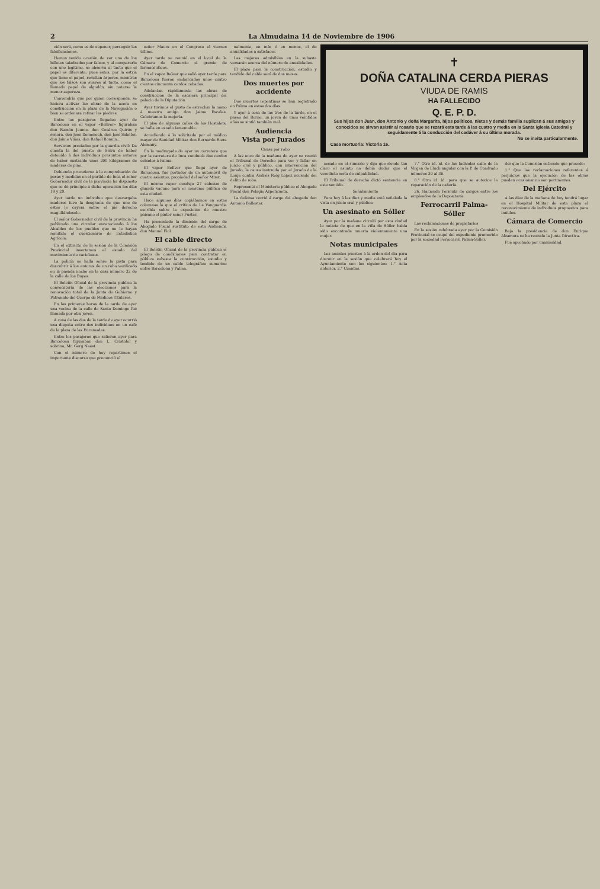2 La Almudaina 14 de Noviembre de 1906
ción será, como es de suponer, perseguir las falsificaciones.
Hemos tenido ocasión de ver uno de los billetes taladrados por falsos, y al compararlo con uno legítimo, se observa al tacto que el papel es diferente; pues éstos, por la estría que tiene el papel, resultan ásperos, mientras que los falsos son suaves al tacto, como el llamado papel de algodón, sin notarse la menor aspereza.
Convendría que por quien corresponda, se hiciera activar las obras de la acera en construcción en la plaza de la Navegación ó bien se ordenara retirar las piedras.
Entre los pasajeros llegados ayer de Barcelona en el vapor «Bellver» figuraban don Ramón Jaume, don Cesáreo Quirós y señora, don José Domenech, don José Sabater, don Jaime Viñas, don Rafael Bonnin...
Servicios prestados por la guardia civil: Da cuenta la del puesto de Selva de haber detenido á dos individuos presuntos autores de haber sustraído unos 200 kilógramos de maderas de pino.
Debiendo procederse á la comprobación de pesas y medidas en el partido de Inca el señor Gobernador civil de la provincia ha dispuesto que se dé principio á dicha operación los días 19 y 20.
Ayer tarde un individuo que descargaba maderos tuvo la desgracia de que uno de éstos le cayera sobre el pié derecho magullándoselo.
El señor Gobernador civil de la provincia ha publicado una circular encareciendo á los Alcaldes de los pueblos que no le hayan remitido el cuestionario de Estadística Agrícola.
En el extracto de la sesión de la Comisión Provincial insertamos el estado del movimiento de variolosos.
La policía se halla sobre la pista para descubrir á los autores de un robo verificado en la pasada noche en la casa número 32 de la calle de los Buyes.
El Boletín Oficial de la provincia publica la convocatoria de las elecciones para la renovación total de la Junta de Gobierno y Patronato del Cuerpo de Médicos Titulares.
En las primeras horas de la tarde de ayer una vecina de la calle de Santo Domingo fué llamada por otra jóven.
A cosa de las dos de la tarde de ayer ocurrió una disputa entre dos individuos en un café de la plaza de las Enramadas.
Entre los pasajeros que salieron ayer para Barcelona figuraban don L. Cristofol y sobrina, Mr. Gerg Naest.
Con el número de hoy repartimos el importante discurso que pronunció el
señor Maura en el Congreso el viernes último.
Ayer tarde se reunió en el local de la Cámara de Comercio el gremio de farmacéuticos.
En el vapor Balear que salió ayer tarde para Barcelona fueron embarcados unos cuatro cientos cincuenta cerdos cebados.
Adelantan rápidamente las obras de construcción de la escalera principal del palacio de la Diputación.
Ayer tuvimos el gusto de estrechar la mano á nuestro amigo don Jaime Escalas. Celebramos la mejoría.
El piso de algunas calles de los Hostalets, se halla en estado lamentable.
Accediendo á lo solicitado por el médico mayor de Sanidad Militar don Bernardo Riera Alemañy.
En la madrugada de ayer un carretero que por la carretera de Inca conducía dos cerdos cebados á Palma.
El vapor Bellver que llegó ayer de Barcelona, fué portador de un automóvil de cuatro asientos, propiedad del señor Miret.
El mismo vapor condujo 27 cabezas de ganado vacuno para el consumo público de esta ciudad.
Hace algunos días copiábamos en estas columnas lo que el crítico de La Vanguardia escribía sobre la exposición de nuestro paisano el pintor señor Fuster.
Ha presentado la dimisión del cargo de Abogado Fiscal sustituto de esta Audiencia don Manuel Fiol.
El cable directo
El Boletín Oficial de la provincia publica el pliego de condiciones para contratar en pública subasta la construcción, estudio y tendido de un cable telegráfico sumarino entre Barcelona y Palma.
nalmente, en más ó en menos, el de anualidades á satisfacer.
Las mejoras admisibles en la subasta versarán acerca del número de anualidades.
El plazo para la construcción, estudio y tendido del cable será de dos meses.
Dos muertes por accidente
Dos muertes repentinas se han registrado en Palma en estos dos días.
Y ayer á cosa de las tres de la tarde, en el paseo del Borne, un joven de unos veintidos años se sintió también mal.
Audiencia
Vista por Jurados
Causa por robo
A las once de la mañana de ayer se reunió el Tribunal de Derecho para ver y fallar en juicio oral y público, con intervención del Jurado, la causa instruida por el Jurado de la Lonja contra Andrés Roig López acusado del delito de robo.
Representó el Ministerio público el Abogado Fiscal don Pelagio Azpelicueta.
La defensa corrió á cargo del abogado don Antonio Ballester.
✝
DOÑA CATALINA CERDA PIERAS
VIUDA DE RAMIS
HA FALLECIDO
Q. E. P. D.
Sus hijos don Juan, don Antonio y doña Margarita, hijos políticos, nietos y demás familia suplican á sus amigos y conocidos se sirvan asistir al rosario que se rezará esta tarde á las cuatro y media en la Santa Iglesia Catedral y seguidamente á la conducción del cadáver á su última morada.
No se invita particularmente.
Casa mortuoria: Victoria 16.
cesado en el sumario y dijo que siendo tan claro el asunto no debía dudar que el veredicto sería de culpabilidad.
El Tribunal de derecho dictó sentencia en este sentido.
Señalamiento
Para hoy á las diez y media está señalada la vista en juicio oral y público.
Un asesinato en Sóller
Ayer por la mañana circuló por esta ciudad la noticia de que en la villa de Sóller había sido encontrada muerta violentamente una mujer.
Notas municipales
Los asuntos puestos á la orden del día para discutir en la sesión que celebrará hoy el Ayuntamiento son los siguientes: 1.° Acta anterior. 2.° Cuentas.
7.° Otro id. id. de las fachadas calle de la Virgen de Lluch angular con la P. de Cuadrado números 30 al 36.
8.° Otro id. id. para que se autorice la reparación de la cañería.
26. Hacienda Permuta de cargos entre los empleados de la Depositaría.
Ferrocarril Palma-Sóller
Las reclamaciones de propietarios
En la sesión celebrada ayer por la Comisión Provincial se ocupó del expediente promovido por la sociedad Ferrocarril Palma-Sóller.
dor que la Comisión entiende que procede:
1.° Que las reclamaciones referentes á perjuicios que la ejecución de las obras pueden ocasionar no son pertinentes.
Del Ejército
A las diez de la mañana de hoy tendrá lugar en el Hospital Militar de esta plaza el reconocimiento de individuos propuestos para inútiles.
Cámara de Comercio
Bajo la presidencia de don Enrique Alzamora se ha reunido la Junta Directiva.
Fué aprobado por unanimidad.